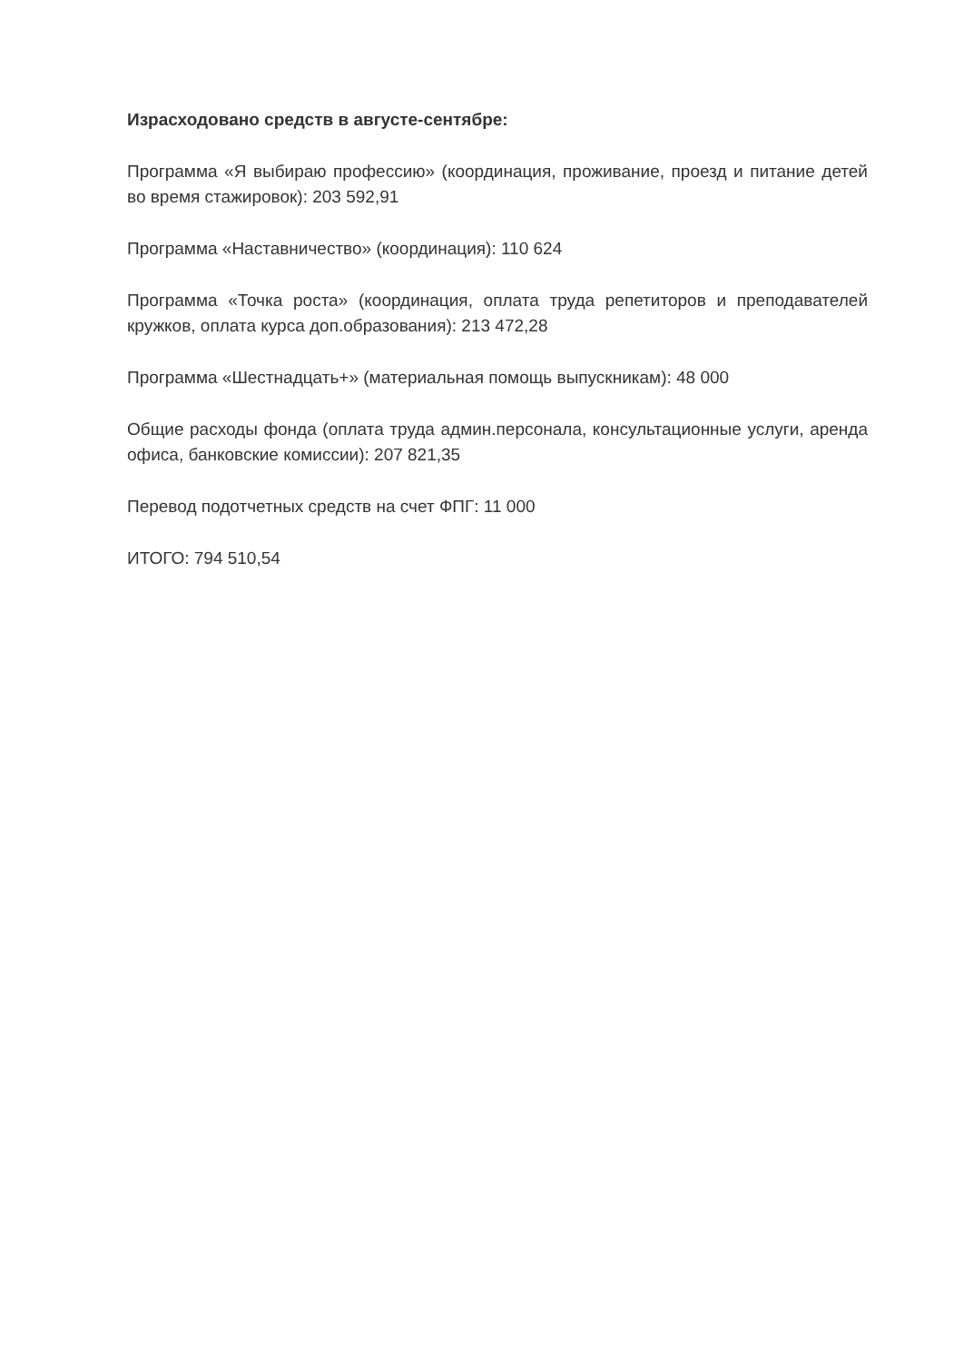Израсходовано средств в августе-сентябре:
Программа «Я выбираю профессию» (координация, проживание, проезд и питание детей во время стажировок): 203 592,91
Программа «Наставничество» (координация): 110 624
Программа «Точка роста» (координация, оплата труда репетиторов и преподавателей кружков, оплата курса доп.образования): 213 472,28
Программа «Шестнадцать+» (материальная помощь выпускникам): 48 000
Общие расходы фонда (оплата труда админ.персонала, консультационные услуги, аренда офиса, банковские комиссии): 207 821,35
Перевод подотчетных средств на счет ФПГ: 11 000
ИТОГО: 794 510,54